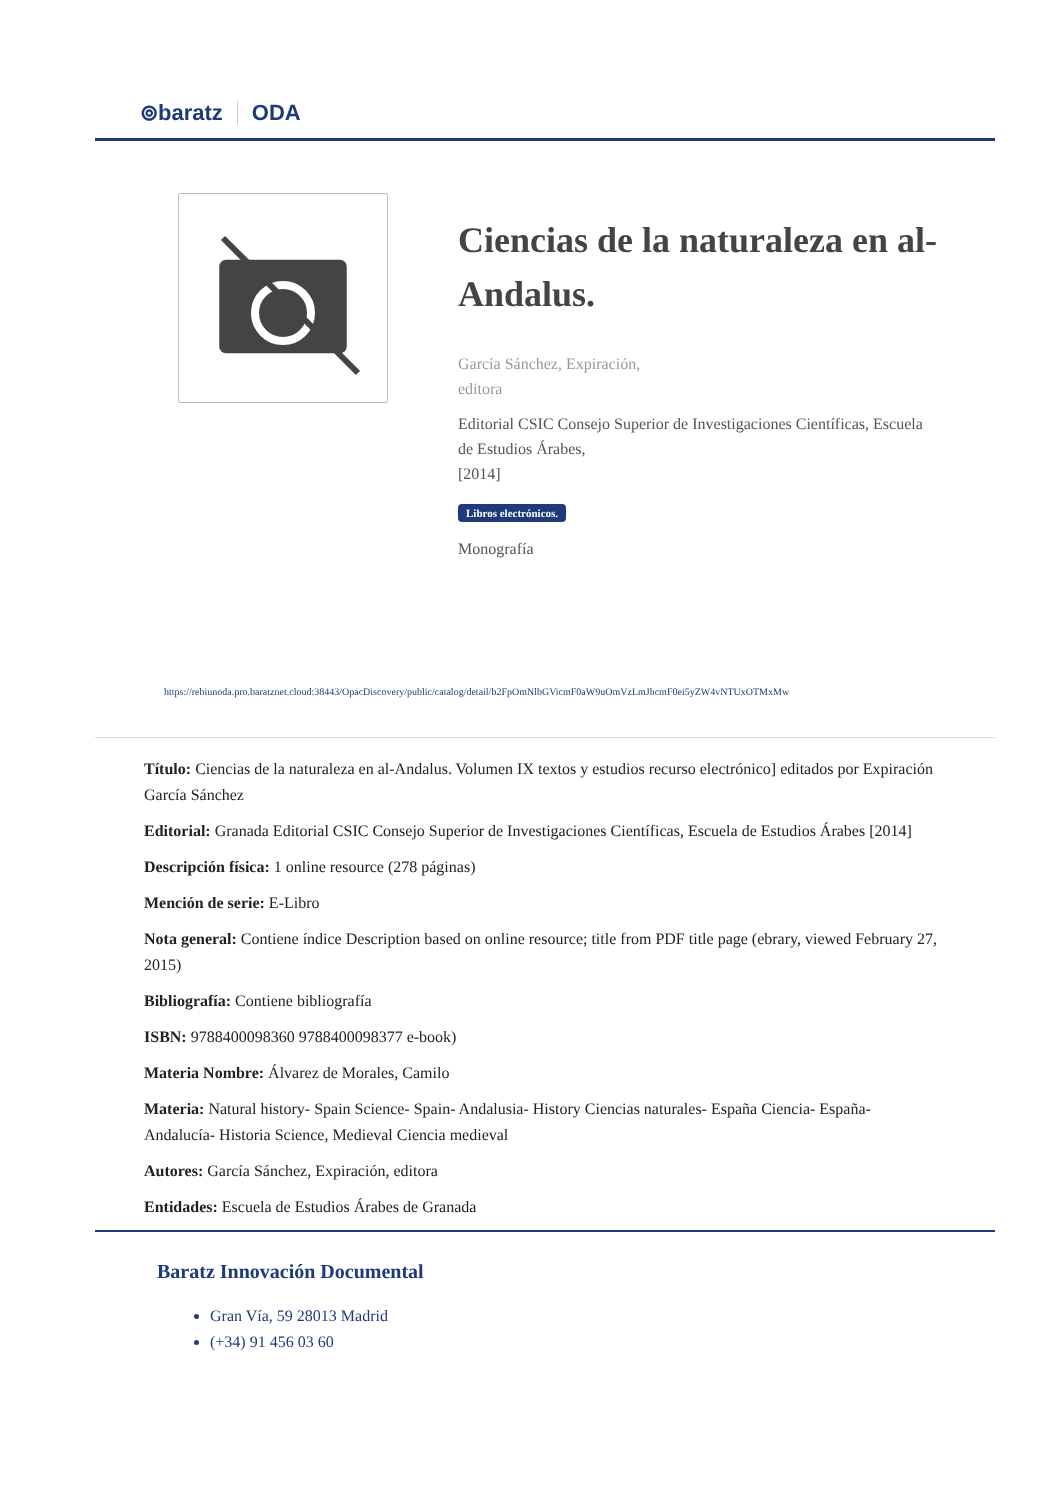⊚baratz ODA
Ciencias de la naturaleza en al-Andalus.
García Sánchez, Expiración,
editora
Editorial CSIC Consejo Superior de Investigaciones Científicas, Escuela de Estudios Árabes,
[2014]
Libros electrónicos.
Monografía
https://rebiunoda.pro.baratznet.cloud:38443/OpacDiscovery/public/catalog/detail/b2FpOmNlbGVicmF0aW9uOmVzLmJhcmF0ei5yZW4vNTUxOTMxMw
Título: Ciencias de la naturaleza en al-Andalus. Volumen IX textos y estudios recurso electrónico] editados por Expiración García Sánchez
Editorial: Granada Editorial CSIC Consejo Superior de Investigaciones Científicas, Escuela de Estudios Árabes [2014]
Descripción física: 1 online resource (278 páginas)
Mención de serie: E-Libro
Nota general: Contiene índice Description based on online resource; title from PDF title page (ebrary, viewed February 27, 2015)
Bibliografía: Contiene bibliografía
ISBN: 9788400098360 9788400098377 e-book)
Materia Nombre: Álvarez de Morales, Camilo
Materia: Natural history- Spain Science- Spain- Andalusia- History Ciencias naturales- España Ciencia- España- Andalucía- Historia Science, Medieval Ciencia medieval
Autores: García Sánchez, Expiración, editora
Entidades: Escuela de Estudios Árabes de Granada
Baratz Innovación Documental
Gran Vía, 59 28013 Madrid
(+34) 91 456 03 60